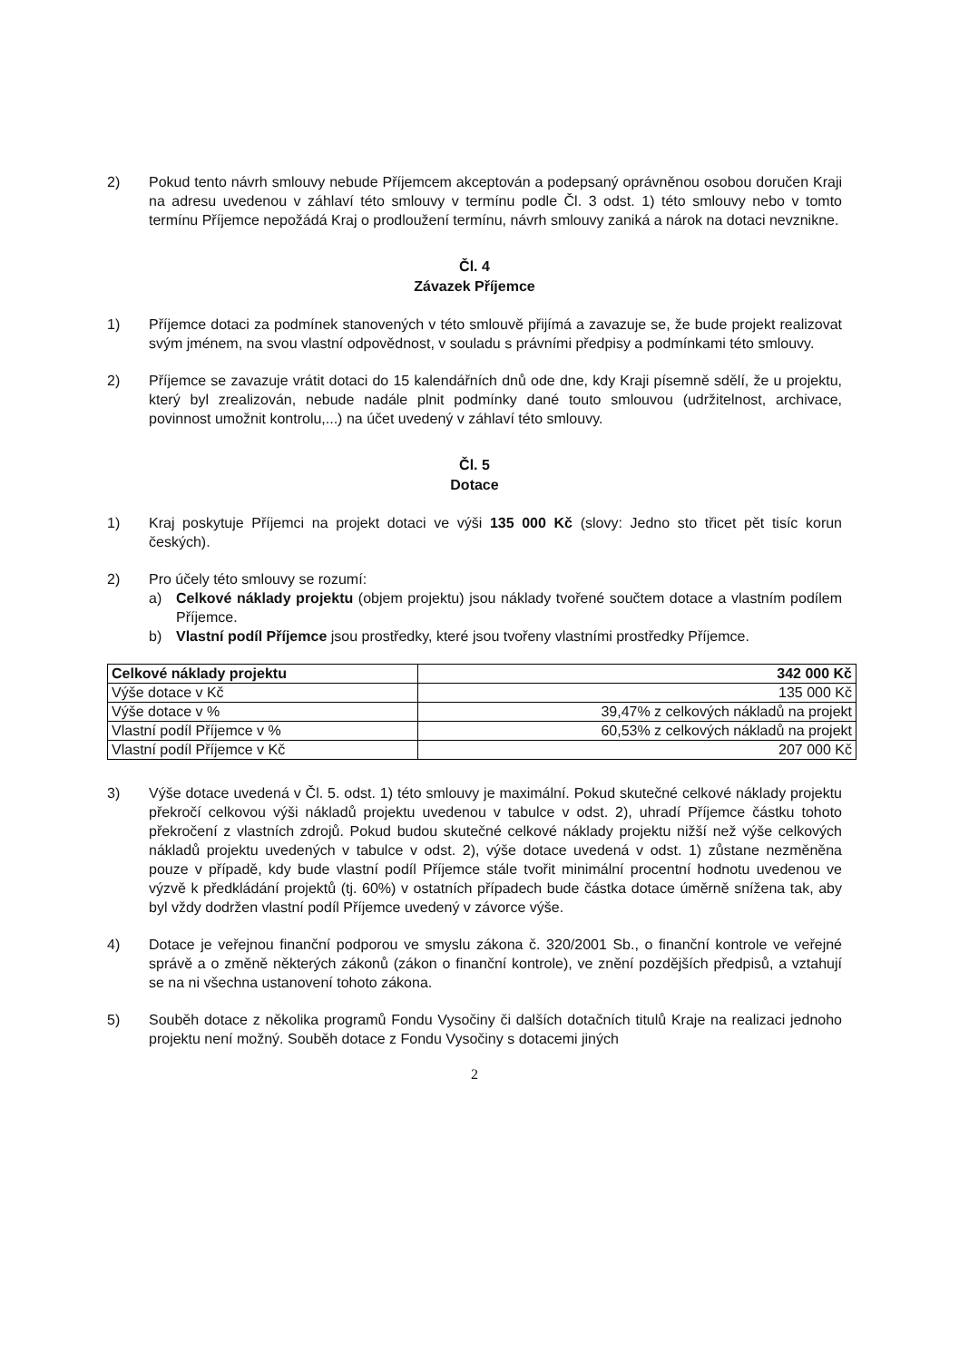2) Pokud tento návrh smlouvy nebude Příjemcem akceptován a podepsaný oprávněnou osobou doručen Kraji na adresu uvedenou v záhlaví této smlouvy v termínu podle Čl. 3 odst. 1) této smlouvy nebo v tomto termínu Příjemce nepožádá Kraj o prodloužení termínu, návrh smlouvy zaniká a nárok na dotaci nevznikne.
Čl. 4
Závazek Příjemce
1) Příjemce dotaci za podmínek stanovených v této smlouvě přijímá a zavazuje se, že bude projekt realizovat svým jménem, na svou vlastní odpovědnost, v souladu s právními předpisy a podmínkami této smlouvy.
2) Příjemce se zavazuje vrátit dotaci do 15 kalendářních dnů ode dne, kdy Kraji písemně sdělí, že u projektu, který byl zrealizován, nebude nadále plnit podmínky dané touto smlouvou (udržitelnost, archivace, povinnost umožnit kontrolu,...) na účet uvedený v záhlaví této smlouvy.
Čl. 5
Dotace
1) Kraj poskytuje Příjemci na projekt dotaci ve výši 135 000 Kč (slovy: Jedno sto třicet pět tisíc korun českých).
2) Pro účely této smlouvy se rozumí:
a) Celkové náklady projektu (objem projektu) jsou náklady tvořené součtem dotace a vlastním podílem Příjemce.
b) Vlastní podíl Příjemce jsou prostředky, které jsou tvořeny vlastními prostředky Příjemce.
| Celkové náklady projektu | 342 000 Kč |
| Výše dotace v Kč | 135 000 Kč |
| Výše dotace v % | 39,47% z celkových nákladů na projekt |
| Vlastní podíl Příjemce v % | 60,53% z celkových nákladů na projekt |
| Vlastní podíl Příjemce v Kč | 207 000 Kč |
3) Výše dotace uvedená v Čl. 5. odst. 1) této smlouvy je maximální. Pokud skutečné celkové náklady projektu překročí celkovou výši nákladů projektu uvedenou v tabulce v odst. 2), uhradí Příjemce částku tohoto překročení z vlastních zdrojů. Pokud budou skutečné celkové náklady projektu nižší než výše celkových nákladů projektu uvedených v tabulce v odst. 2), výše dotace uvedená v odst. 1) zůstane nezměněna pouze v případě, kdy bude vlastní podíl Příjemce stále tvořit minimální procentní hodnotu uvedenou ve výzvě k předkládání projektů (tj. 60%) v ostatních případech bude částka dotace úměrně snížena tak, aby byl vždy dodržen vlastní podíl Příjemce uvedený v závorce výše.
4) Dotace je veřejnou finanční podporou ve smyslu zákona č. 320/2001 Sb., o finanční kontrole ve veřejné správě a o změně některých zákonů (zákon o finanční kontrole), ve znění pozdějších předpisů, a vztahují se na ni všechna ustanovení tohoto zákona.
5) Souběh dotace z několika programů Fondu Vysočiny či dalších dotačních titulů Kraje na realizaci jednoho projektu není možný. Souběh dotace z Fondu Vysočiny s dotacemi jiných
2